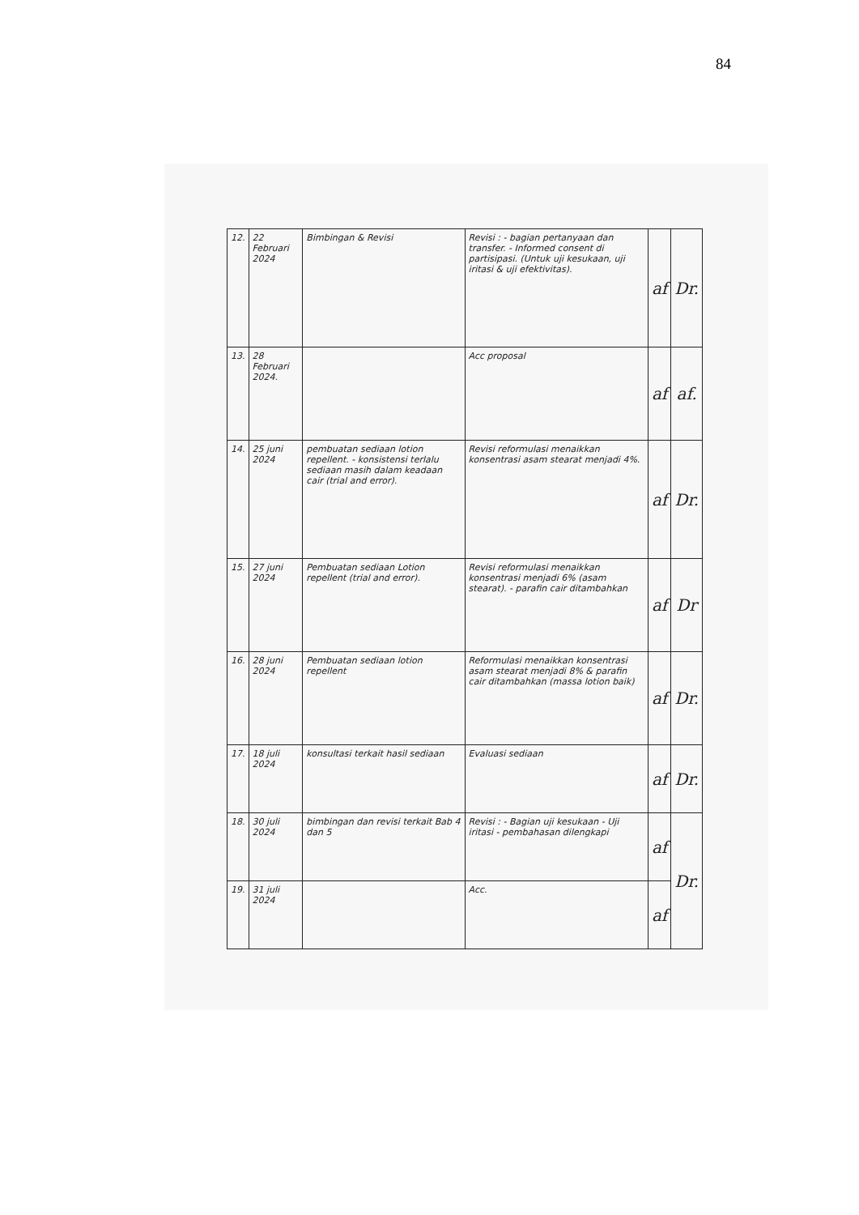84
| 12. | 22 Februari 2024 | Bimbingan & Revisi | Revisi : - bagian pertanyaan dan transfer. - Informed consent di partisipasi. (Untuk uji kesukaan, uji iritasi & uji efektivitas). | af | Dr. |
| 13. | 28 Februari 2024. | | Acc proposal | af | af. |
| 14. | 25 juni 2024 | pembuatan sediaan lotion repellent. - konsistensi terlalu sediaan masih dalam keadaan cair (trial and error). | Revisi reformulasi menaikkan konsentrasi asam stearat menjadi 4%. | af | Dr. |
| 15. | 27 juni 2024 | Pembuatan sediaan Lotion repellent (trial and error). | Revisi reformulasi menaikkan konsentrasi menjadi 6% (asam stearat). - parafin cair ditambahkan | af | Dr |
| 16. | 28 juni 2024 | Pembuatan sediaan lotion repellent | Reformulasi menaikkan konsentrasi asam stearat menjadi 8% & parafin cair ditambahkan (massa lotion baik) | af | Dr. |
| 17. | 18 juli 2024 | konsultasi terkait hasil sediaan | Evaluasi sediaan | af | Dr. |
| 18. | 30 juli 2024 | bimbingan dan revisi terkait Bab 4 dan 5 | Revisi : - Bagian uji kesukaan - Uji iritasi - pembahasan dilengkapi | af | Dr. |
| 19. | 31 juli 2024 | | Acc. | af | |